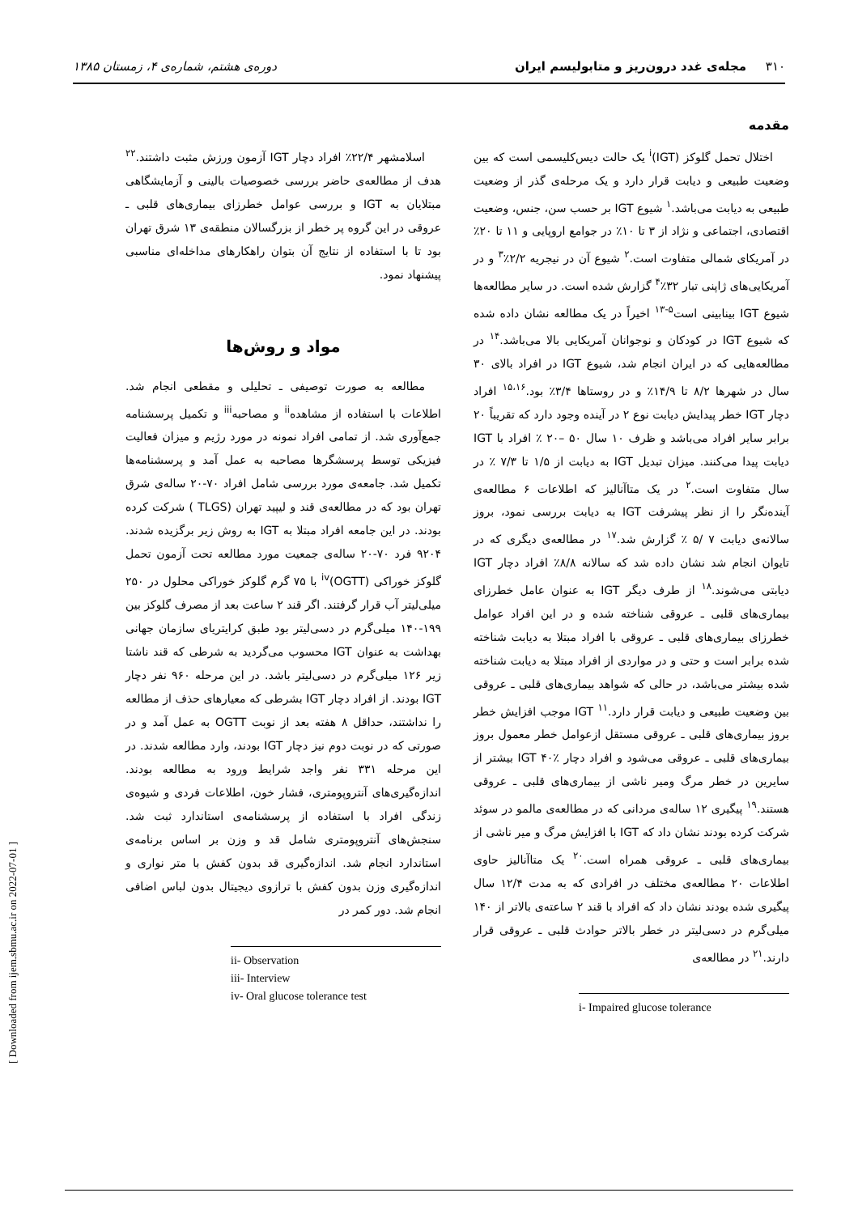٣١٠ مجله‌ی غدد درون‌ریز و متابولیسم ایران دوره‌ی هشتم، شماره‌ی ۴، زمستان ۱۳۸۵
مقدمه
اختلال تحمل گلوکز (IGT)<sup>i</sup> یک حالت دیس‌کلیسمی است که بین وضعیت طبیعی و دیابت قرار دارد و یک مرحله‌ی گذر از وضعیت طبیعی به دیابت می‌باشد.<sup>۱</sup> شیوع IGT بر حسب سن، جنس، وضعیت اقتصادی، اجتماعی و نژاد از ۳ تا ۱۰٪ در جوامع اروپایی و ۱۱ تا ۲۰٪ در آمریکای شمالی متفاوت است.<sup>۲</sup> شیوع آن در نیجریه ۲/۲٪<sup>۳</sup> و در آمریکایی‌های ژاپنی تبار ۳۲٪<sup>۴</sup> گزارش شده است. در سایر مطالعه‌ها شیوع IGT بینابینی است<sup>۵-۱۳</sup> اخیراً در یک مطالعه نشان داده شده که شیوع IGT در کودکان و نوجوانان آمریکایی بالا می‌باشد.<sup>۱۴</sup> در مطالعه‌هایی که در ایران انجام شد، شیوع IGT در افراد بالای ۳۰ سال در شهرها ۸/۲ تا ۱۴/۹٪ و در روستاها ۳/۴٪ بود.<sup>۱۵،۱۶</sup> افراد دچار IGT خطر پیدایش دیابت نوع ۲ در آینده وجود دارد که تقریباً ۲۰ برابر سایر افراد می‌باشد و ظرف ۱۰ سال ۵۰ –۲۰ ٪ افراد با IGT دیابت پیدا می‌کنند. میزان تبدیل IGT به دیابت از ۱/۵ تا ۷/۳ ٪ در سال متفاوت است.<sup>۲</sup> در یک متاآنالیز که اطلاعات ۶ مطالعه‌ی آینده‌نگر را از نظر پیشرفت IGT به دیابت بررسی نمود، بروز سالانه‌ی دیابت ۷ /۵ ٪ گزارش شد.<sup>۱۷</sup> در مطالعه‌ی دیگری که در تایوان انجام شد نشان داده شد که سالانه ۸/۸٪ افراد دچار IGT دیابتی می‌شوند.<sup>۱۸</sup> از طرف دیگر IGT به عنوان عامل خطرزای بیماری‌های قلبی ـ عروقی شناخته شده و در این افراد عوامل خطرزای بیماری‌های قلبی ـ عروقی با افراد مبتلا به دیابت شناخته شده برابر است و حتی و در مواردی از افراد مبتلا به دیابت شناخته شده بیشتر می‌باشد، در حالی که شواهد بیماری‌های قلبی ـ عروقی بین وضعیت طبیعی و دیابت قرار دارد.<sup>۱۱</sup> IGT موجب افزایش خطر بروز بیماری‌های قلبی ـ عروقی مستقل ازعوامل خطر معمول بروز بیماری‌های قلبی ـ عروقی می‌شود و افراد دچار IGT ۴۰٪ بیشتر از سایرین در خطر مرگ ومیر ناشی از بیماری‌های قلبی ـ عروقی هستند.<sup>۱۹</sup> پیگیری ۱۲ ساله‌ی مردانی که در مطالعه‌ی مالمو در سوئد شرکت کرده بودند نشان داد که IGT با افزایش مرگ و میر ناشی از بیماری‌های قلبی ـ عروقی همراه است.<sup>۲۰</sup> یک متاآنالیز حاوی اطلاعات ۲۰ مطالعه‌ی مختلف در افرادی که به مدت ۱۲/۴ سال پیگیری شده بودند نشان داد که افراد با قند ۲ ساعته‌ی بالاتر از ۱۴۰ میلی‌گرم در دسی‌لیتر در خطر بالاتر حوادث قلبی ـ عروقی قرار دارند.<sup>۲۱</sup> در مطالعه‌ی
i- Impaired glucose tolerance
اسلامشهر ۲۲/۴٪ افراد دچار IGT آزمون ورزش مثبت داشتند.<sup>۲۲</sup> هدف از مطالعه‌ی حاضر بررسی خصوصیات بالینی و آزمایشگاهی مبتلایان به IGT و بررسی عوامل خطرزای بیماری‌های قلبی ـ عروقی در این گروه پر خطر از بزرگسالان منطقه‌ی ۱۳ شرق تهران بود تا با استفاده از نتایج آن بتوان راهکارهای مداخله‌ای مناسبی پیشنهاد نمود.
مواد و روش‌ها
مطالعه به صورت توصیفی ـ تحلیلی و مقطعی انجام شد. اطلاعات با استفاده از مشاهده<sup>ii</sup> و مصاحبه<sup>iii</sup> و تکمیل پرسشنامه جمع‌آوری شد. از تمامی افراد نمونه در مورد رژیم و میزان فعالیت فیزیکی توسط پرسشگرها مصاحبه به عمل آمد و پرسشنامه‌ها تکمیل شد. جامعه‌ی مورد بررسی شامل افراد ۷۰-۲۰ ساله‌ی شرق تهران بود که در مطالعه‌ی قند و لیپید تهران (TLGS ) شرکت کرده بودند. در این جامعه افراد مبتلا به IGT به روش زیر برگزیده شدند. ۹۲۰۴ فرد ۷۰-۲۰ ساله‌ی جمعیت مورد مطالعه تحت آزمون تحمل گلوکز خوراکی (OGTT)<sup>iv</sup> با ۷۵ گرم گلوکز خوراکی محلول در ۲۵۰ میلی‌لیتر آب قرار گرفتند. اگر قند ۲ ساعت بعد از مصرف گلوکز بین ۱۹۹-۱۴۰ میلی‌گرم در دسی‌لیتر بود طبق کرایتریای سازمان جهانی بهداشت به عنوان IGT محسوب می‌گردید به شرطی که قند ناشتا زیر ۱۲۶ میلی‌گرم در دسی‌لیتر باشد. در این مرحله ۹۶۰ نفر دچار IGT بودند. از افراد دچار IGT بشرطی که معیارهای حذف از مطالعه را نداشتند، حداقل ۸ هفته بعد از نوبت OGTT به عمل آمد و در صورتی که در نوبت دوم نیز دچار IGT بودند، وارد مطالعه شدند. در این مرحله ۳۳۱ نفر واجد شرایط ورود به مطالعه بودند. اندازه‌گیری‌های آنتروپومتری، فشار خون، اطلاعات فردی و شیوه‌ی زندگی افراد با استفاده از پرسشنامه‌ی استاندارد ثبت شد. سنجش‌های آنتروپومتری شامل قد و وزن بر اساس برنامه‌ی استاندارد انجام شد. اندازه‌گیری قد بدون کفش با متر نواری و اندازه‌گیری وزن بدون کفش با ترازوی دیجیتال بدون لباس اضافی انجام شد. دور کمر در
ii- Observation
iii- Interview
iv- Oral glucose tolerance test
[ Downloaded from ijem.sbmu.ac.ir on 2022-07-01 ]